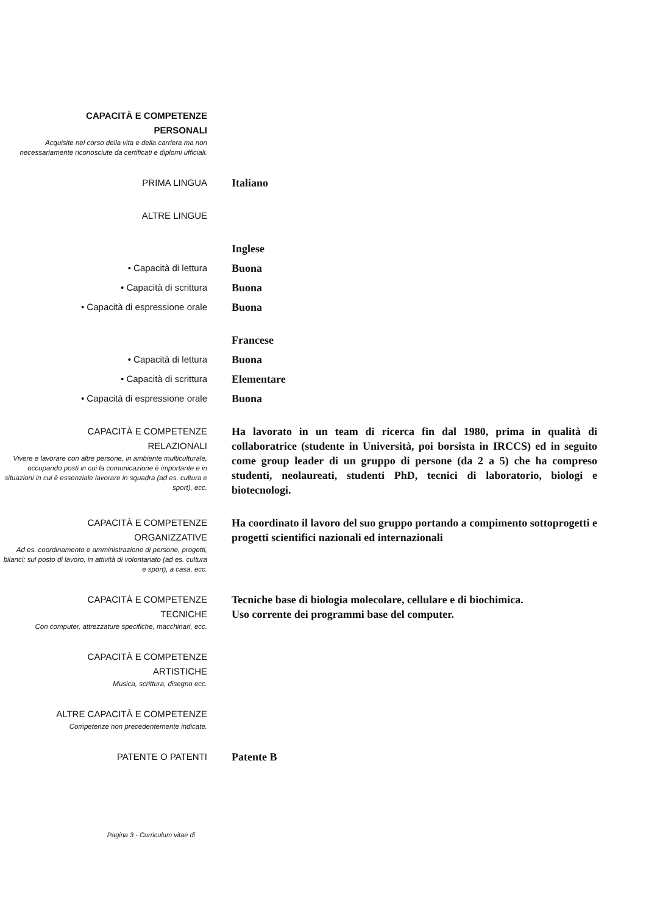CAPACITÀ E COMPETENZE
PERSONALI
Acquisite nel corso della vita e della carriera ma non necessariamente riconosciute da certificati e diplomi ufficiali.
PRIMA LINGUA
Italiano
ALTRE LINGUE
Inglese
• Capacità di lettura
Buona
• Capacità di scrittura
Buona
• Capacità di espressione orale
Buona
Francese
• Capacità di lettura
Buona
• Capacità di scrittura
Elementare
• Capacità di espressione orale
Buona
CAPACITÀ E COMPETENZE
RELAZIONALI
Vivere e lavorare con altre persone, in ambiente multiculturale, occupando posti in cui la comunicazione è importante e in situazioni in cui è essenziale lavorare in squadra (ad es. cultura e sport), ecc.
Ha lavorato in un team di ricerca fin dal 1980, prima in qualità di collaboratrice (studente in Università, poi borsista in IRCCS) ed in seguito come group leader di un gruppo di persone (da 2 a 5) che ha compreso studenti, neolaureati, studenti PhD, tecnici di laboratorio, biologi e biotecnologi.
CAPACITÀ E COMPETENZE
ORGANIZZATIVE
Ad es. coordinamento e amministrazione di persone, progetti, bilanci; sul posto di lavoro, in attività di volontariato (ad es. cultura e sport), a casa, ecc.
Ha coordinato il lavoro del suo gruppo portando a compimento sottoprogetti e progetti scientifici nazionali ed internazionali
CAPACITÀ E COMPETENZE
TECNICHE
Con computer, attrezzature specifiche, macchinari, ecc.
Tecniche base di biologia molecolare, cellulare e di biochimica.
Uso corrente dei programmi base del computer.
CAPACITÀ E COMPETENZE
ARTISTICHE
Musica, scrittura, disegno ecc.
ALTRE CAPACITÀ E COMPETENZE
Competenze non precedentemente indicate.
PATENTE O PATENTI
Patente B
Pagina 3 - Curriculum vitae di